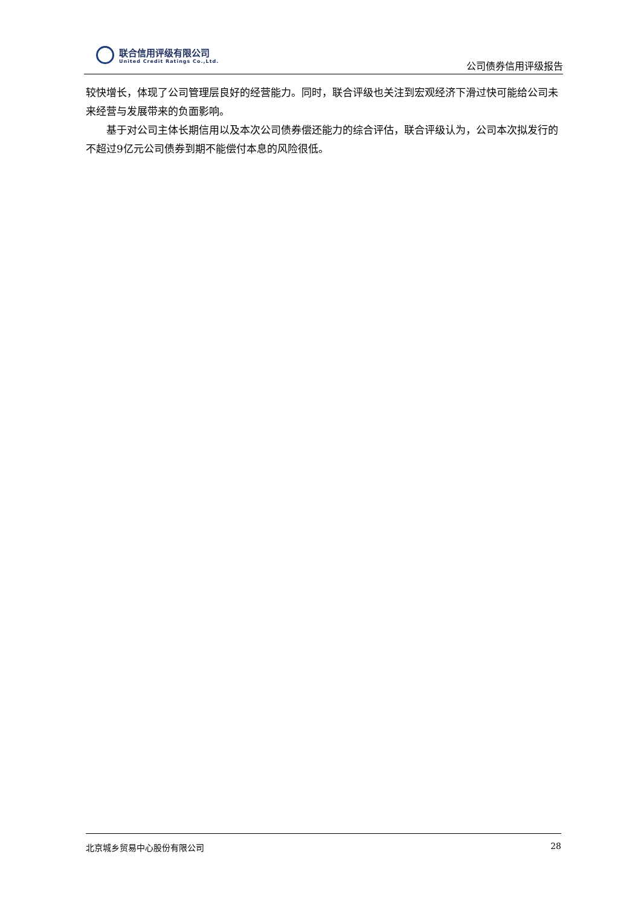联合信用评级有限公司
United Credit Ratings Co.,Ltd.
公司债券信用评级报告
较快增长，体现了公司管理层良好的经营能力。同时，联合评级也关注到宏观经济下滑过快可能给公司未来经营与发展带来的负面影响。
基于对公司主体长期信用以及本次公司债券偿还能力的综合评估，联合评级认为，公司本次拟发行的不超过9亿元公司债券到期不能偿付本息的风险很低。
北京城乡贸易中心股份有限公司 28